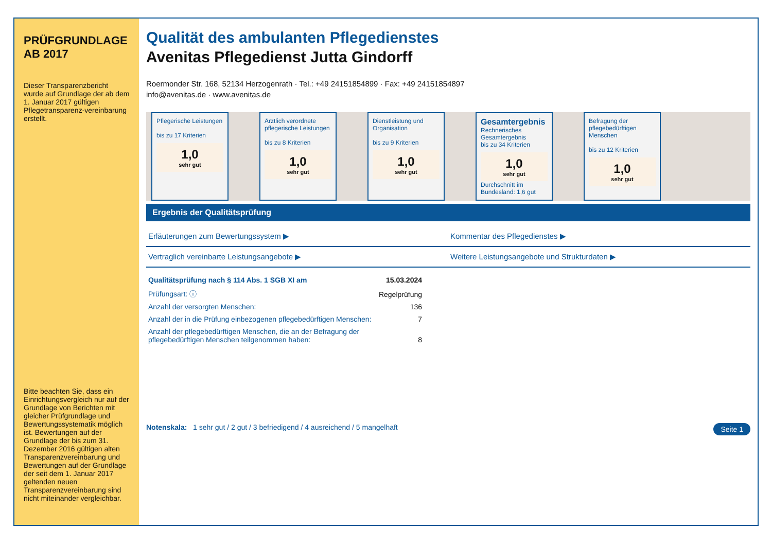PRÜFGRUNDLAGE
AB 2017
Dieser Transparenzbericht wurde auf Grundlage der ab dem 1. Januar 2017 gültigen Pflegetransparenz-vereinbarung erstellt.
Bitte beachten Sie, dass ein Einrichtungsvergleich nur auf der Grundlage von Berichten mit gleicher Prüfgrundlage und Bewertungssystematik möglich ist. Bewertungen auf der Grundlage der bis zum 31. Dezember 2016 gültigen alten Transparenzvereinbarung und Bewertungen auf der Grundlage der seit dem 1. Januar 2017 geltenden neuen Transparenzvereinbarung sind nicht miteinander vergleichbar.
Qualität des ambulanten Pflegedienstes
Avenitas Pflegedienst Jutta Gindorff
Roermonder Str. 168, 52134 Herzogenrath · Tel.: +49 24151854899 · Fax: +49 24151854897
info@avenitas.de · www.avenitas.de
Pflegerische Leistungen
bis zu 17 Kriterien
1,0
sehr gut
Ärztlich verordnete pflegerische Leistungen
bis zu 8 Kriterien
1,0
sehr gut
Dienstleistung und Organisation
bis zu 9 Kriterien
1,0
sehr gut
Gesamtergebnis
Rechnerisches Gesamtergebnis
bis zu 34 Kriterien
1,0
sehr gut
Durchschnitt im Bundesland: 1,6 gut
Befragung der pflegebedürftigen Menschen
bis zu 12 Kriterien
1,0
sehr gut
Ergebnis der Qualitätsprüfung
Erläuterungen zum Bewertungssystem ▶
Kommentar des Pflegedienstes ▶
Vertraglich vereinbarte Leistungsangebote ▶
Weitere Leistungsangebote und Strukturdaten ▶
| Qualitätsprüfung nach § 114 Abs. 1 SGB XI am | 15.03.2024 |
| Prüfungsart: ⓘ | Regelprüfung |
| Anzahl der versorgten Menschen: | 136 |
| Anzahl der in die Prüfung einbezogenen pflegebedürftigen Menschen: | 7 |
| Anzahl der pflegebedürftigen Menschen, die an der Befragung der pflegebedürftigen Menschen teilgenommen haben: | 8 |
Notenskala: 1 sehr gut / 2 gut / 3 befriedigend / 4 ausreichend / 5 mangelhaft Seite 1